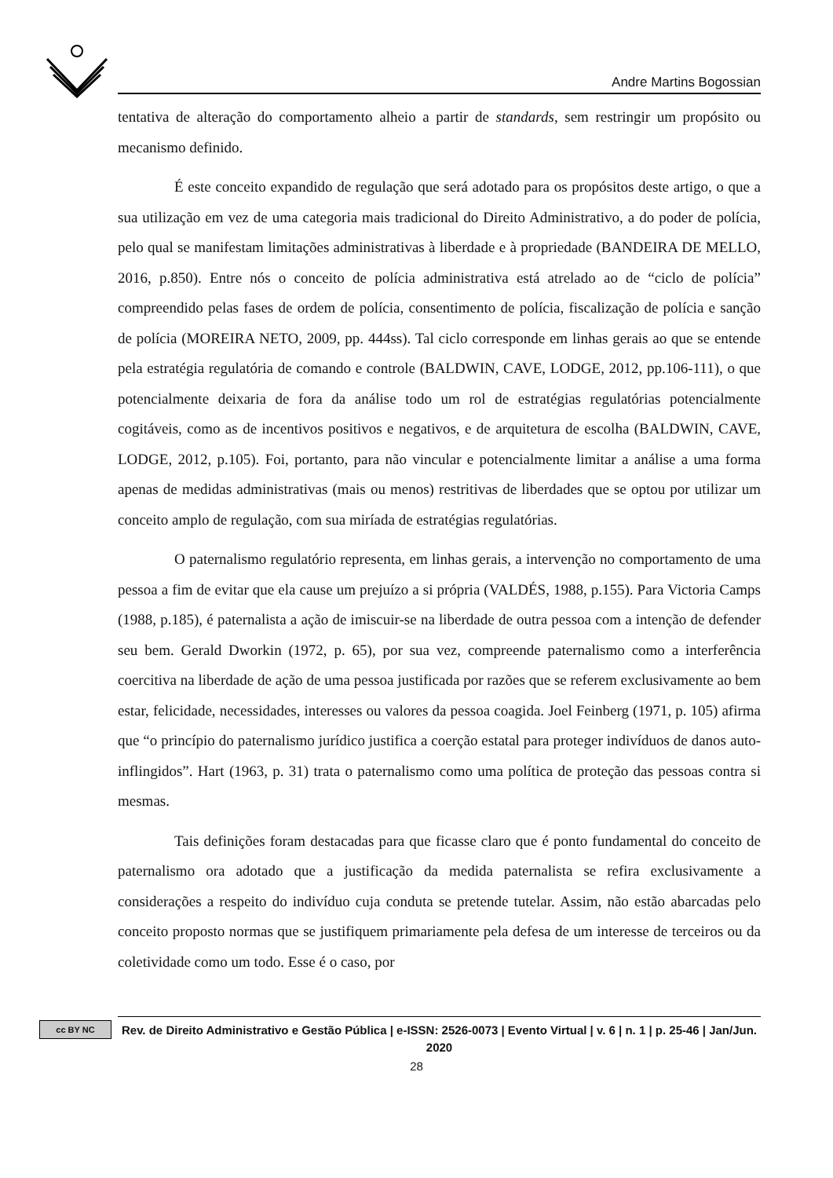Andre Martins Bogossian
tentativa de alteração do comportamento alheio a partir de standards, sem restringir um propósito ou mecanismo definido.
É este conceito expandido de regulação que será adotado para os propósitos deste artigo, o que a sua utilização em vez de uma categoria mais tradicional do Direito Administrativo, a do poder de polícia, pelo qual se manifestam limitações administrativas à liberdade e à propriedade (BANDEIRA DE MELLO, 2016, p.850). Entre nós o conceito de polícia administrativa está atrelado ao de “ciclo de polícia” compreendido pelas fases de ordem de polícia, consentimento de polícia, fiscalização de polícia e sanção de polícia (MOREIRA NETO, 2009, pp. 444ss). Tal ciclo corresponde em linhas gerais ao que se entende pela estratégia regulatória de comando e controle (BALDWIN, CAVE, LODGE, 2012, pp.106-111), o que potencialmente deixaria de fora da análise todo um rol de estratégias regulatórias potencialmente cogitáveis, como as de incentivos positivos e negativos, e de arquitetura de escolha (BALDWIN, CAVE, LODGE, 2012, p.105). Foi, portanto, para não vincular e potencialmente limitar a análise a uma forma apenas de medidas administrativas (mais ou menos) restritivas de liberdades que se optou por utilizar um conceito amplo de regulação, com sua miríada de estratégias regulatórias.
O paternalismo regulatório representa, em linhas gerais, a intervenção no comportamento de uma pessoa a fim de evitar que ela cause um prejuízo a si própria (VALDÉS, 1988, p.155). Para Victoria Camps (1988, p.185), é paternalista a ação de imiscuir-se na liberdade de outra pessoa com a intenção de defender seu bem. Gerald Dworkin (1972, p. 65), por sua vez, compreende paternalismo como a interferência coercitiva na liberdade de ação de uma pessoa justificada por razões que se referem exclusivamente ao bem estar, felicidade, necessidades, interesses ou valores da pessoa coagida. Joel Feinberg (1971, p. 105) afirma que “o princípio do paternalismo jurídico justifica a coerção estatal para proteger indivíduos de danos auto-inflingidos”. Hart (1963, p. 31) trata o paternalismo como uma política de proteção das pessoas contra si mesmas.
Tais definições foram destacadas para que ficasse claro que é ponto fundamental do conceito de paternalismo ora adotado que a justificação da medida paternalista se refira exclusivamente a considerações a respeito do indivíduo cuja conduta se pretende tutelar. Assim, não estão abarcadas pelo conceito proposto normas que se justifiquem primariamente pela defesa de um interesse de terceiros ou da coletividade como um todo. Esse é o caso, por
cc BY NC
Rev. de Direito Administrativo e Gestão Pública | e-ISSN: 2526-0073 | Evento Virtual | v. 6 | n. 1 | p. 25-46 | Jan/Jun. 2020
28